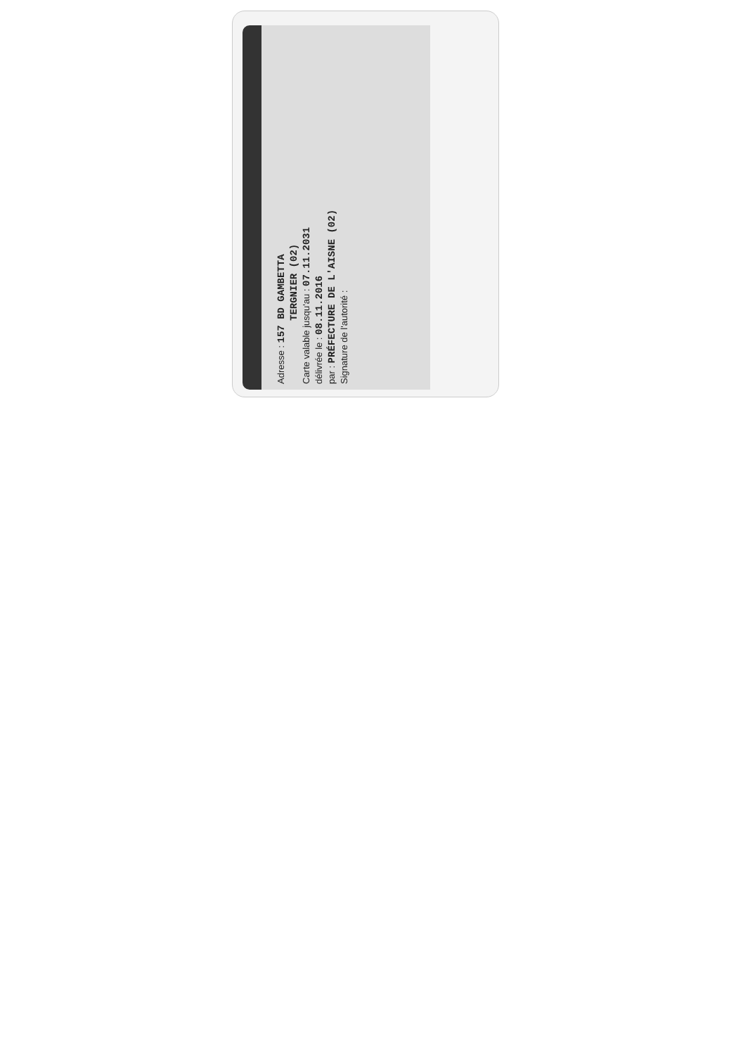Adresse : 157 BD GAMBETTA
TERGNIER (02)
Carte valable jusqu'au : 07.11.2031
délivrée le : 08.11.2016
par : PRÉFECTURE DE L'AISNE (02)
Signature de l'autorité :